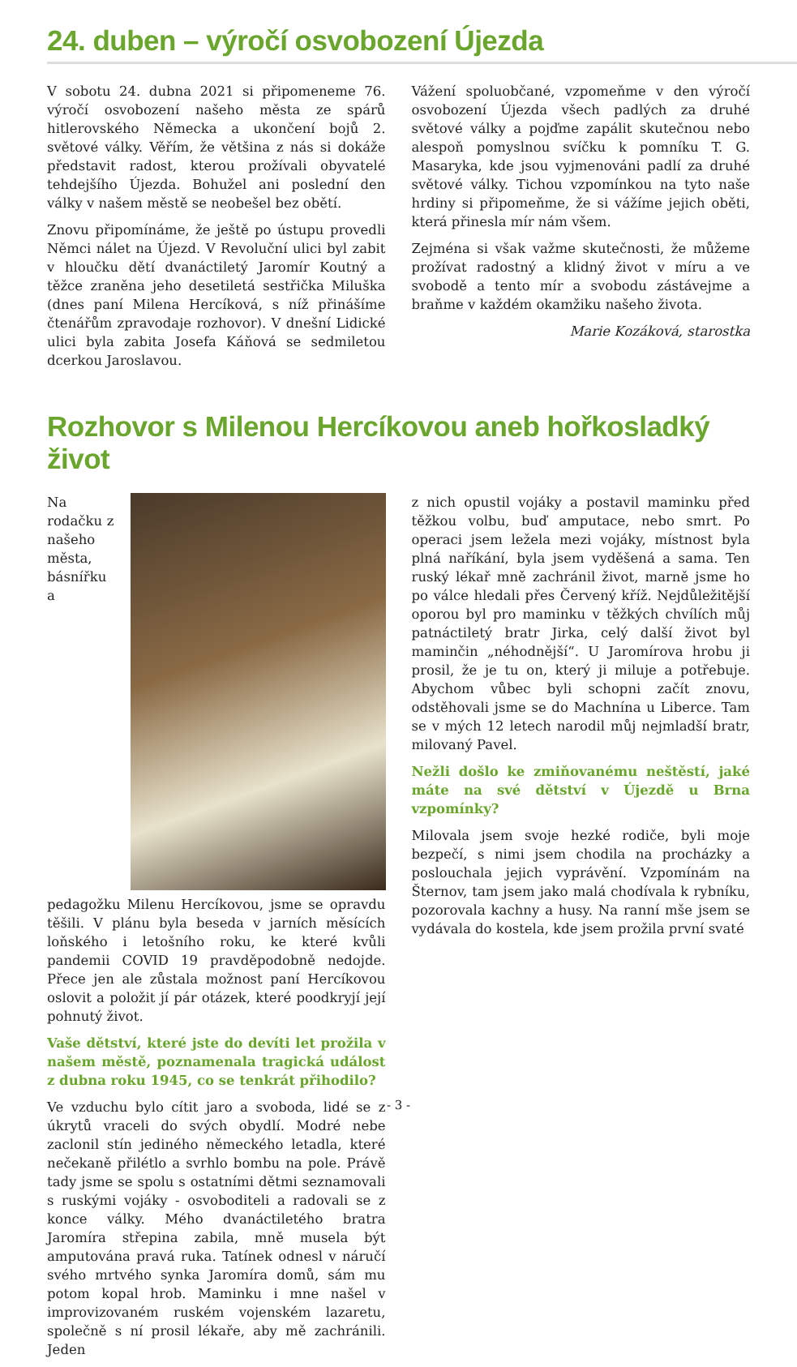24. duben – výročí osvobození Újezda
V sobotu 24. dubna 2021 si připomeneme 76. výročí osvobození našeho města ze spárů hitlerovského Německa a ukončení bojů 2. světové války. Věřím, že většina z nás si dokáže představit radost, kterou prožívali obyvatelé tehdejšího Újezda. Bohužel ani poslední den války v našem městě se neobešel bez obětí.
Znovu připomínáme, že ještě po ústupu provedli Němci nálet na Újezd. V Revoluční ulici byl zabit v hloučku dětí dvanáctiletý Jaromír Koutný a těžce zraněna jeho desetiletá sestřička Miluška (dnes paní Milena Hercíková, s níž přinášíme čtenářům zpravodaje rozhovor). V dnešní Lidické ulici byla zabita Josefa Káňová se sedmiletou dcerkou Jaroslavou.
Vážení spoluobčané, vzpomeňme v den výročí osvobození Újezda všech padlých za druhé světové války a pojďme zapálit skutečnou nebo alespoň pomyslnou svíčku k pomníku T. G. Masaryka, kde jsou vyjmenováni padlí za druhé světové války. Tichou vzpomínkou na tyto naše hrdiny si připomeňme, že si vážíme jejich oběti, která přinesla mír nám všem.
Zejména si však važme skutečnosti, že můžeme prožívat radostný a klidný život v míru a ve svobodě a tento mír a svobodu zástávejme a braňme v každém okamžiku našeho života.
Marie Kozáková, starostka
Rozhovor s Milenou Hercíkovou aneb hořkosladký život
Na rodačku z našeho města, básnířku a pedagožku Milenu Hercíkovou, jsme se opravdu těšili. V plánu byla beseda v jarních měsících loňského i letošního roku, ke které kvůli pandemii COVID 19 pravděpodobně nedojde. Přece jen ale zůstala možnost paní Hercíkovou oslovit a položit jí pár otázek, které poodkryjí její pohnutý život.
Vaše dětství, které jste do devíti let prožila v našem městě, poznamenala tragická událost z dubna roku 1945, co se tenkrát přihodilo?
Ve vzduchu bylo cítit jaro a svoboda, lidé se z úkrytů vraceli do svých obydlí. Modré nebe zaclonil stín jediného německého letadla, které nečekaně přilétlo a svrhlo bombu na pole. Právě tady jsme se spolu s ostatními dětmi seznamovali s ruskými vojáky - osvoboditeli a radovali se z konce války. Mého dvanáctiletého bratra Jaromíra střepina zabila, mně musela být amputována pravá ruka. Tatínek odnesl v náručí svého mrtvého synka Jaromíra domů, sám mu potom kopal hrob. Maminku i mne našel v improvizovaném ruském vojenském lazaretu, společně s ní prosil lékaře, aby mě zachránili. Jeden
z nich opustil vojáky a postavil maminku před těžkou volbu, buď amputace, nebo smrt. Po operaci jsem ležela mezi vojáky, místnost byla plná naříkání, byla jsem vyděšená a sama. Ten ruský lékař mně zachránil život, marně jsme ho po válce hledali přes Červený kříž. Nejdůležitější oporou byl pro maminku v těžkých chvílích můj patnáctiletý bratr Jirka, celý další život byl maminčin „néhodnější“. U Jaromírova hrobu ji prosil, že je tu on, který ji miluje a potřebuje. Abychom vůbec byli schopni začít znovu, odstěhovali jsme se do Machnína u Liberce. Tam se v mých 12 letech narodil můj nejmladší bratr, milovaný Pavel.
Nežli došlo ke zmiňovanému neštěstí, jaké máte na své dětství v Újezdě u Brna vzpomínky?
Milovala jsem svoje hezké rodiče, byli moje bezpečí, s nimi jsem chodila na procházky a poslouchala jejich vyprávění. Vzpomínám na Šternov, tam jsem jako malá chodívala k rybníku, pozorovala kachny a husy. Na ranní mše jsem se vydávala do kostela, kde jsem prožila první svaté
- 3 -